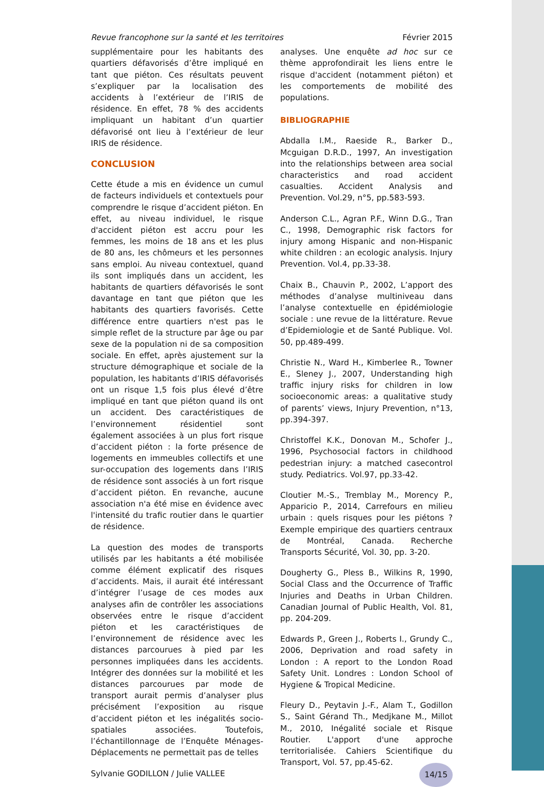Revue francophone sur la santé et les territoires Février 2015
supplémentaire pour les habitants des quartiers défavorisés d’être impliqué en tant que piéton. Ces résultats peuvent s’expliquer par la localisation des accidents à l’extérieur de l’IRIS de résidence. En effet, 78 % des accidents impliquant un habitant d’un quartier défavorisé ont lieu à l’extérieur de leur IRIS de résidence.
CONCLUSION
Cette étude a mis en évidence un cumul de facteurs individuels et contextuels pour comprendre le risque d’accident piéton. En effet, au niveau individuel, le risque d'accident piéton est accru pour les femmes, les moins de 18 ans et les plus de 80 ans, les chômeurs et les personnes sans emploi. Au niveau contextuel, quand ils sont impliqués dans un accident, les habitants de quartiers défavorisés le sont davantage en tant que piéton que les habitants des quartiers favorisés. Cette différence entre quartiers n'est pas le simple reflet de la structure par âge ou par sexe de la population ni de sa composition sociale. En effet, après ajustement sur la structure démographique et sociale de la population, les habitants d’IRIS défavorisés ont un risque 1,5 fois plus élevé d’être impliqué en tant que piéton quand ils ont un accident. Des caractéristiques de l’environnement résidentiel sont également associées à un plus fort risque d’accident piéton : la forte présence de logements en immeubles collectifs et une sur-occupation des logements dans l’IRIS de résidence sont associés à un fort risque d’accident piéton. En revanche, aucune association n'a été mise en évidence avec l'intensité du trafic routier dans le quartier de résidence.
La question des modes de transports utilisés par les habitants a été mobilisée comme élément explicatif des risques d’accidents. Mais, il aurait été intéressant d’intégrer l’usage de ces modes aux analyses afin de contrôler les associations observées entre le risque d’accident piéton et les caractéristiques de l’environnement de résidence avec les distances parcourues à pied par les personnes impliquées dans les accidents. Intégrer des données sur la mobilité et les distances parcourues par mode de transport aurait permis d’analyser plus précisément l’exposition au risque d’accident piéton et les inégalités socio-spatiales associées. Toutefois, l’échantillonnage de l’Enquête Ménages-Déplacements ne permettait pas de telles
analyses. Une enquête ad hoc sur ce thème approfondirait les liens entre le risque d'accident (notamment piéton) et les comportements de mobilité des populations.
BIBLIOGRAPHIE
Abdalla I.M., Raeside R., Barker D., Mcguigan D.R.D., 1997, An investigation into the relationships between area social characteristics and road accident casualties. Accident Analysis and Prevention. Vol.29, n°5, pp.583-593.
Anderson C.L., Agran P.F., Winn D.G., Tran C., 1998, Demographic risk factors for injury among Hispanic and non-Hispanic white children : an ecologic analysis. Injury Prevention. Vol.4, pp.33-38.
Chaix B., Chauvin P., 2002, L’apport des méthodes d’analyse multiniveau dans l’analyse contextuelle en épidémiologie sociale : une revue de la littérature. Revue d’Epidemiologie et de Santé Publique. Vol. 50, pp.489-499.
Christie N., Ward H., Kimberlee R., Towner E., Sleney J., 2007, Understanding high traffic injury risks for children in low socioeconomic areas: a qualitative study of parents’ views, Injury Prevention, n°13, pp.394-397.
Christoffel K.K., Donovan M., Schofer J., 1996, Psychosocial factors in childhood pedestrian injury: a matched casecontrol study. Pediatrics. Vol.97, pp.33-42.
Cloutier M.-S., Tremblay M., Morency P., Apparicio P., 2014, Carrefours en milieu urbain : quels risques pour les piétons ? Exemple empirique des quartiers centraux de Montréal, Canada. Recherche Transports Sécurité, Vol. 30, pp. 3-20.
Dougherty G., Pless B., Wilkins R, 1990, Social Class and the Occurrence of Traffic Injuries and Deaths in Urban Children. Canadian Journal of Public Health, Vol. 81, pp. 204-209.
Edwards P., Green J., Roberts I., Grundy C., 2006, Deprivation and road safety in London : A report to the London Road Safety Unit. Londres : London School of Hygiene & Tropical Medicine.
Fleury D., Peytavin J.-F., Alam T., Godillon S., Saint Gérand Th., Medjkane M., Millot M., 2010, Inégalité sociale et Risque Routier. L'apport d'une approche territorialisée. Cahiers Scientifique du Transport, Vol. 57, pp.45-62.
Sylvanie GODILLON / Julie VALLEE 14/15